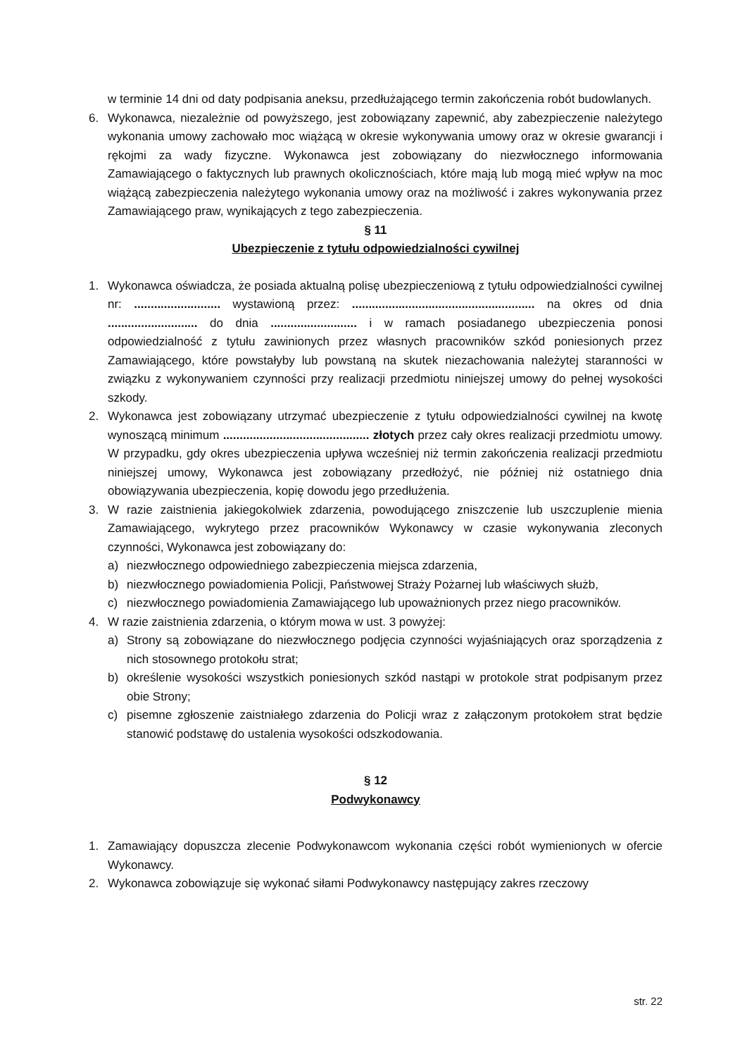w terminie 14 dni od daty podpisania aneksu, przedłużającego termin zakończenia robót budowlanych.
6. Wykonawca, niezależnie od powyższego, jest zobowiązany zapewnić, aby zabezpieczenie należytego wykonania umowy zachowało moc wiążącą w okresie wykonywania umowy oraz w okresie gwarancji i rękojmi za wady fizyczne. Wykonawca jest zobowiązany do niezwłocznego informowania Zamawiającego o faktycznych lub prawnych okolicznościach, które mają lub mogą mieć wpływ na moc wiążącą zabezpieczenia należytego wykonania umowy oraz na możliwość i zakres wykonywania przez Zamawiającego praw, wynikających z tego zabezpieczenia.
§ 11
Ubezpieczenie z tytułu odpowiedzialności cywilnej
1. Wykonawca oświadcza, że posiada aktualną polisę ubezpieczeniową z tytułu odpowiedzialności cywilnej nr: .......................... wystawioną przez: ....................................................... na okres od dnia ........................... do dnia .......................... i w ramach posiadanego ubezpieczenia ponosi odpowiedzialność z tytułu zawinionych przez własnych pracowników szkód poniesionych przez Zamawiającego, które powstałyby lub powstaną na skutek niezachowania należytej staranności w związku z wykonywaniem czynności przy realizacji przedmiotu niniejszej umowy do pełnej wysokości szkody.
2. Wykonawca jest zobowiązany utrzymać ubezpieczenie z tytułu odpowiedzialności cywilnej na kwotę wynoszącą minimum ............................................ złotych przez cały okres realizacji przedmiotu umowy. W przypadku, gdy okres ubezpieczenia upływa wcześniej niż termin zakończenia realizacji przedmiotu niniejszej umowy, Wykonawca jest zobowiązany przedłożyć, nie później niż ostatniego dnia obowiązywania ubezpieczenia, kopię dowodu jego przedłużenia.
3. W razie zaistnienia jakiegokolwiek zdarzenia, powodującego zniszczenie lub uszczuplenie mienia Zamawiającego, wykrytego przez pracowników Wykonawcy w czasie wykonywania zleconych czynności, Wykonawca jest zobowiązany do:
a) niezwłocznego odpowiedniego zabezpieczenia miejsca zdarzenia,
b) niezwłocznego powiadomienia Policji, Państwowej Straży Pożarnej lub właściwych służb,
c) niezwłocznego powiadomienia Zamawiającego lub upoważnionych przez niego pracowników.
4. W razie zaistnienia zdarzenia, o którym mowa w ust. 3 powyżej:
a) Strony są zobowiązane do niezwłocznego podjęcia czynności wyjaśniających oraz sporządzenia z nich stosownego protokołu strat;
b) określenie wysokości wszystkich poniesionych szkód nastąpi w protokole strat podpisanym przez obie Strony;
c) pisemne zgłoszenie zaistniałego zdarzenia do Policji wraz z załączonym protokołem strat będzie stanowić podstawę do ustalenia wysokości odszkodowania.
§ 12
Podwykonawcy
1. Zamawiający dopuszcza zlecenie Podwykonawcom wykonania części robót wymienionych w ofercie Wykonawcy.
2. Wykonawca zobowiązuje się wykonać siłami Podwykonawcy następujący zakres rzeczowy
str. 22